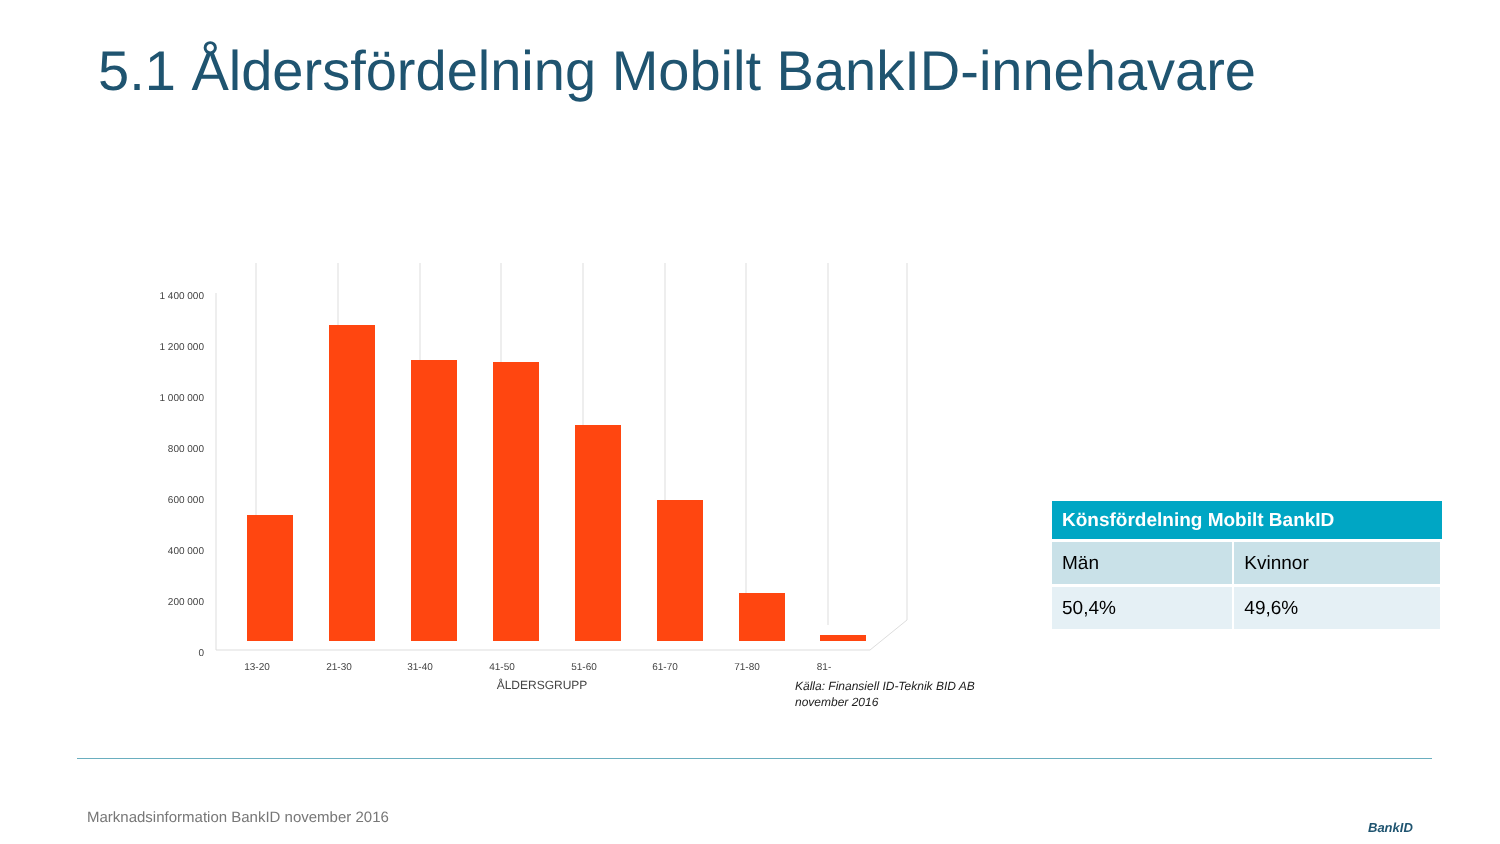5.1 Åldersfördelning Mobilt BankID-innehavare
1 400 000
1 200 000
1 000 000
800 000
600 000
400 000
200 000
0
13-20
21-30
31-40
41-50
51-60
61-70
71-80
81-
ÅLDERSGRUPP
Källa: Finansiell ID-Teknik BID AB
november 2016
| Könsfördelning Mobilt BankID | |
| --- | --- |
| Män | Kvinnor |
| 50,4% | 49,6% |
Marknadsinformation BankID november 2016
BankID